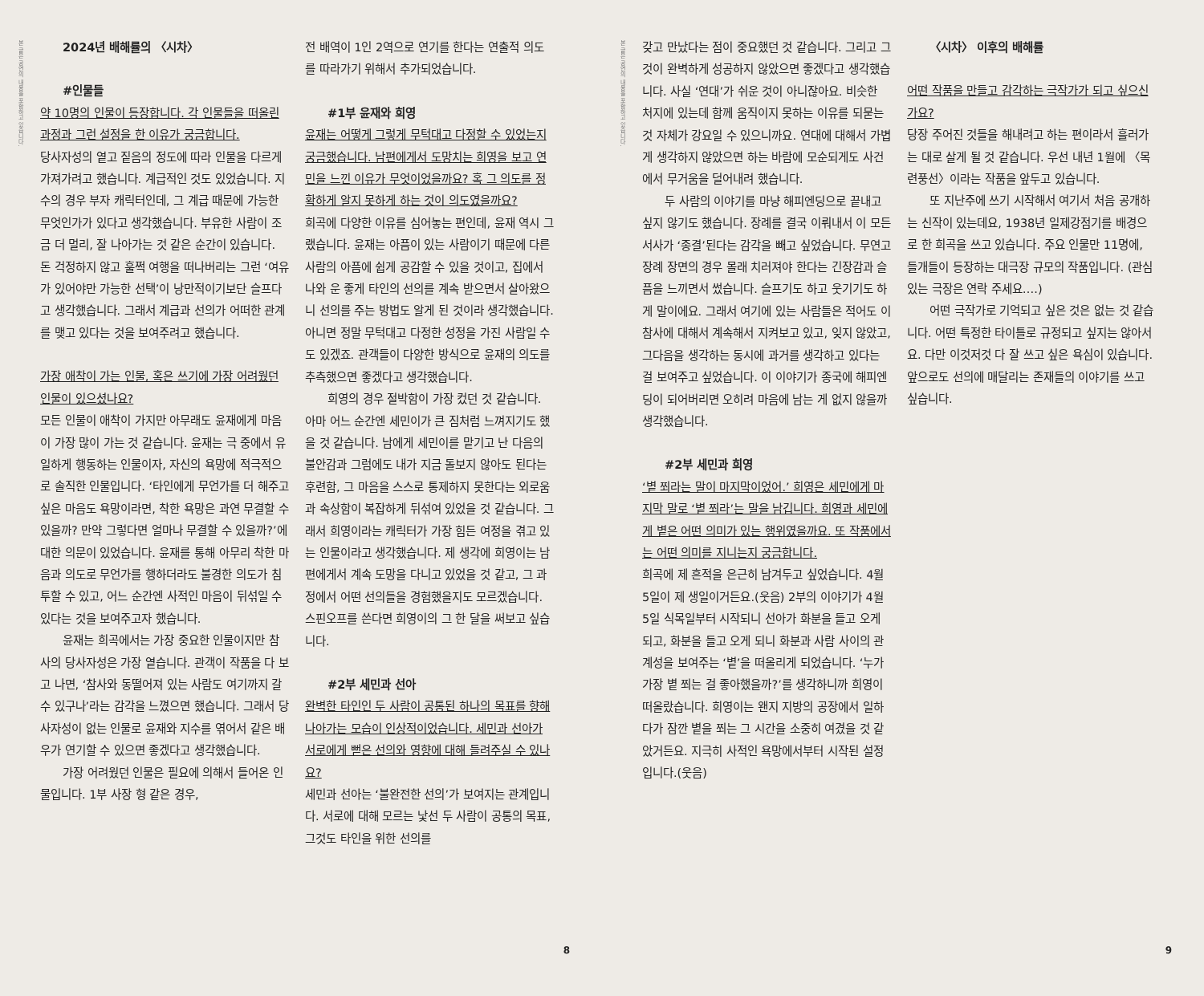본 글은 공연의 내용을 포함하고 있습니다.
2024년 배해률의 〈시차〉
#인물들
약 10명의 인물이 등장합니다. 각 인물들을 떠올린 과정과 그런 설정을 한 이유가 궁금합니다.
당사자성의 옅고 짙음의 정도에 따라 인물을 다르게 가져가려고 했습니다. 계급적인 것도 있었습니다. 지수의 경우 부자 캐릭터인데, 그 계급 때문에 가능한 무엇인가가 있다고 생각했습니다. 부유한 사람이 조금 더 멀리, 잘 나아가는 것 같은 순간이 있습니다. 돈 걱정하지 않고 훌쩍 여행을 떠나버리는 그런 ‘여유가 있어야만 가능한 선택’이 낭만적이기보단 슬프다고 생각했습니다. 그래서 계급과 선의가 어떠한 관계를 맺고 있다는 것을 보여주려고 했습니다.
가장 애착이 가는 인물, 혹은 쓰기에 가장 어려웠던 인물이 있으셨나요?
모든 인물이 애착이 가지만 아무래도 윤재에게 마음이 가장 많이 가는 것 같습니다. 윤재는 극 중에서 유일하게 행동하는 인물이자, 자신의 욕망에 적극적으로 솔직한 인물입니다. ‘타인에게 무언가를 더 해주고 싶은 마음도 욕망이라면, 착한 욕망은 과연 무결할 수 있을까? 만약 그렇다면 얼마나 무결할 수 있을까?’에 대한 의문이 있었습니다. 윤재를 통해 아무리 착한 마음과 의도로 무언가를 행하더라도 불경한 의도가 침투할 수 있고, 어느 순간엔 사적인 마음이 뒤섞일 수 있다는 것을 보여주고자 했습니다.
윤재는 희곡에서는 가장 중요한 인물이지만 참사의 당사자성은 가장 옅습니다. 관객이 작품을 다 보고 나면, ‘참사와 동떨어져 있는 사람도 여기까지 갈 수 있구나’라는 감각을 느꼈으면 했습니다. 그래서 당사자성이 없는 인물로 윤재와 지수를 엮어서 같은 배우가 연기할 수 있으면 좋겠다고 생각했습니다.
가장 어려웠던 인물은 필요에 의해서 들어온 인물입니다. 1부 사장 형 같은 경우,
전 배역이 1인 2역으로 연기를 한다는 연출적 의도를 따라가기 위해서 추가되었습니다.
#1부 윤재와 희영
윤재는 어떻게 그렇게 무턱대고 다정할 수 있었는지 궁금했습니다. 남편에게서 도망치는 희영을 보고 연민을 느낀 이유가 무엇이었을까요? 혹 그 의도를 정확하게 알지 못하게 하는 것이 의도였을까요?
희곡에 다양한 이유를 심어놓는 편인데, 윤재 역시 그랬습니다. 윤재는 아픔이 있는 사람이기 때문에 다른 사람의 아픔에 쉽게 공감할 수 있을 것이고, 집에서 나와 운 좋게 타인의 선의를 계속 받으면서 살아왔으니 선의를 주는 방법도 알게 된 것이라 생각했습니다. 아니면 정말 무턱대고 다정한 성정을 가진 사람일 수도 있겠죠. 관객들이 다양한 방식으로 윤재의 의도를 추측했으면 좋겠다고 생각했습니다.
희영의 경우 절박함이 가장 컸던 것 같습니다. 아마 어느 순간엔 세민이가 큰 짐처럼 느껴지기도 했을 것 같습니다. 남에게 세민이를 맡기고 난 다음의 불안감과 그럼에도 내가 지금 돌보지 않아도 된다는 후련함, 그 마음을 스스로 통제하지 못한다는 외로움과 속상함이 복잡하게 뒤섞여 있었을 것 같습니다. 그래서 희영이라는 캐릭터가 가장 힘든 여정을 겪고 있는 인물이라고 생각했습니다. 제 생각에 희영이는 남편에게서 계속 도망을 다니고 있었을 것 같고, 그 과정에서 어떤 선의들을 경험했을지도 모르겠습니다. 스핀오프를 쓴다면 희영이의 그 한 달을 써보고 싶습니다.
#2부 세민과 선아
완벽한 타인인 두 사람이 공통된 하나의 목표를 향해 나아가는 모습이 인상적이었습니다. 세민과 선아가 서로에게 뻗은 선의와 영향에 대해 들려주실 수 있나요?
세민과 선아는 ‘불완전한 선의’가 보여지는 관계입니다. 서로에 대해 모르는 낯선 두 사람이 공통의 목표, 그것도 타인을 위한 선의를
8
본 글은 공연의 내용을 포함하고 있습니다.
갖고 만났다는 점이 중요했던 것 같습니다. 그리고 그것이 완벽하게 성공하지 않았으면 좋겠다고 생각했습니다. 사실 ‘연대’가 쉬운 것이 아니잖아요. 비슷한 처지에 있는데 함께 움직이지 못하는 이유를 되묻는 것 자체가 강요일 수 있으니까요. 연대에 대해서 가볍게 생각하지 않았으면 하는 바람에 모순되게도 사건에서 무거움을 덜어내려 했습니다.
두 사람의 이야기를 마냥 해피엔딩으로 끝내고 싶지 않기도 했습니다. 장례를 결국 이뤄내서 이 모든 서사가 ‘종결’된다는 감각을 빼고 싶었습니다. 무연고 장례 장면의 경우 몰래 치러져야 한다는 긴장감과 슬픔을 느끼면서 썼습니다. 슬프기도 하고 웃기기도 하게 말이에요. 그래서 여기에 있는 사람들은 적어도 이 참사에 대해서 계속해서 지켜보고 있고, 잊지 않았고, 그다음을 생각하는 동시에 과거를 생각하고 있다는 걸 보여주고 싶었습니다. 이 이야기가 종국에 해피엔딩이 되어버리면 오히려 마음에 남는 게 없지 않을까 생각했습니다.
#2부 세민과 희영
‘볕 쬐라는 말이 마지막이었어.’ 희영은 세민에게 마지막 말로 ‘볕 쬐라’는 말을 남깁니다. 희영과 세민에게 볕은 어떤 의미가 있는 행위였을까요. 또 작품에서는 어떤 의미를 지니는지 궁금합니다.
희곡에 제 흔적을 은근히 남겨두고 싶었습니다. 4월 5일이 제 생일이거든요.(웃음) 2부의 이야기가 4월 5일 식목일부터 시작되니 선아가 화분을 들고 오게 되고, 화분을 들고 오게 되니 화분과 사람 사이의 관계성을 보여주는 ‘볕’을 떠올리게 되었습니다. ‘누가 가장 볕 쬐는 걸 좋아했을까?’를 생각하니까 희영이 떠올랐습니다. 희영이는 왠지 지방의 공장에서 일하다가 잠깐 볕을 쬐는 그 시간을 소중히 여겼을 것 같았거든요. 지극히 사적인 욕망에서부터 시작된 설정입니다.(웃음)
〈시차〉 이후의 배해률
어떤 작품을 만들고 감각하는 극작가가 되고 싶으신가요?
당장 주어진 것들을 해내려고 하는 편이라서 흘러가는 대로 살게 될 것 같습니다. 우선 내년 1월에 〈목련풍선〉이라는 작품을 앞두고 있습니다.
또 지난주에 쓰기 시작해서 여기서 처음 공개하는 신작이 있는데요, 1938년 일제강점기를 배경으로 한 희곡을 쓰고 있습니다. 주요 인물만 11명에, 들개들이 등장하는 대극장 규모의 작품입니다. (관심 있는 극장은 연락 주세요….)
어떤 극작가로 기억되고 싶은 것은 없는 것 같습니다. 어떤 특정한 타이틀로 규정되고 싶지는 않아서요. 다만 이것저것 다 잘 쓰고 싶은 욕심이 있습니다. 앞으로도 선의에 매달리는 존재들의 이야기를 쓰고 싶습니다.
9